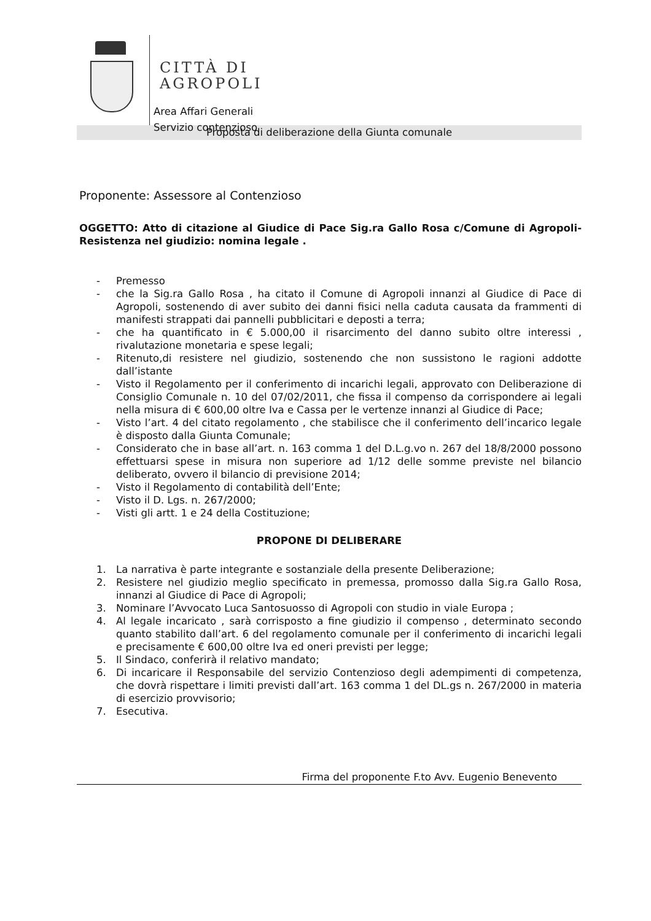CITTÀ DI
AGROPOLI
Area Affari Generali
Servizio contenzioso
Proposta di deliberazione della Giunta comunale
Proponente: Assessore al Contenzioso
OGGETTO: Atto di citazione al Giudice di Pace Sig.ra Gallo Rosa c/Comune di Agropoli-Resistenza nel giudizio: nomina legale .
- Premesso
- che la Sig.ra Gallo Rosa , ha citato il Comune di Agropoli innanzi al Giudice di Pace di Agropoli, sostenendo di aver subito dei danni fisici nella caduta causata da frammenti di manifesti strappati dai pannelli pubblicitari e deposti a terra;
- che ha quantificato in € 5.000,00 il risarcimento del danno subito oltre interessi , rivalutazione monetaria e spese legali;
- Ritenuto,di resistere nel giudizio, sostenendo che non sussistono le ragioni addotte dall’istante
- Visto il Regolamento per il conferimento di incarichi legali, approvato con Deliberazione di Consiglio Comunale n. 10 del 07/02/2011, che fissa il compenso da corrispondere ai legali nella misura di € 600,00 oltre Iva e Cassa per le vertenze innanzi al Giudice di Pace;
- Visto l’art. 4 del citato regolamento , che stabilisce che il conferimento dell’incarico legale è disposto dalla Giunta Comunale;
- Considerato che in base all’art. n. 163 comma 1 del D.L.g.vo n. 267 del 18/8/2000 possono effettuarsi spese in misura non superiore ad 1/12 delle somme previste nel bilancio deliberato, ovvero il bilancio di previsione 2014;
- Visto il Regolamento di contabilità dell’Ente;
- Visto il D. Lgs. n. 267/2000;
- Visti gli artt. 1 e 24 della Costituzione;
PROPONE DI DELIBERARE
1. La narrativa è parte integrante e sostanziale della presente Deliberazione;
2. Resistere nel giudizio meglio specificato in premessa, promosso dalla Sig.ra Gallo Rosa, innanzi al Giudice di Pace di Agropoli;
3. Nominare l’Avvocato Luca Santosuosso di Agropoli con studio in viale Europa ;
4. Al legale incaricato , sarà corrisposto a fine giudizio il compenso , determinato secondo quanto stabilito dall’art. 6 del regolamento comunale per il conferimento di incarichi legali e precisamente € 600,00 oltre Iva ed oneri previsti per legge;
5. Il Sindaco, conferirà il relativo mandato;
6. Di incaricare il Responsabile del servizio Contenzioso degli adempimenti di competenza, che dovrà rispettare i limiti previsti dall’art. 163 comma 1 del DL.gs n. 267/2000 in materia di esercizio provvisorio;
7. Esecutiva.
Firma del proponente F.to Avv. Eugenio Benevento